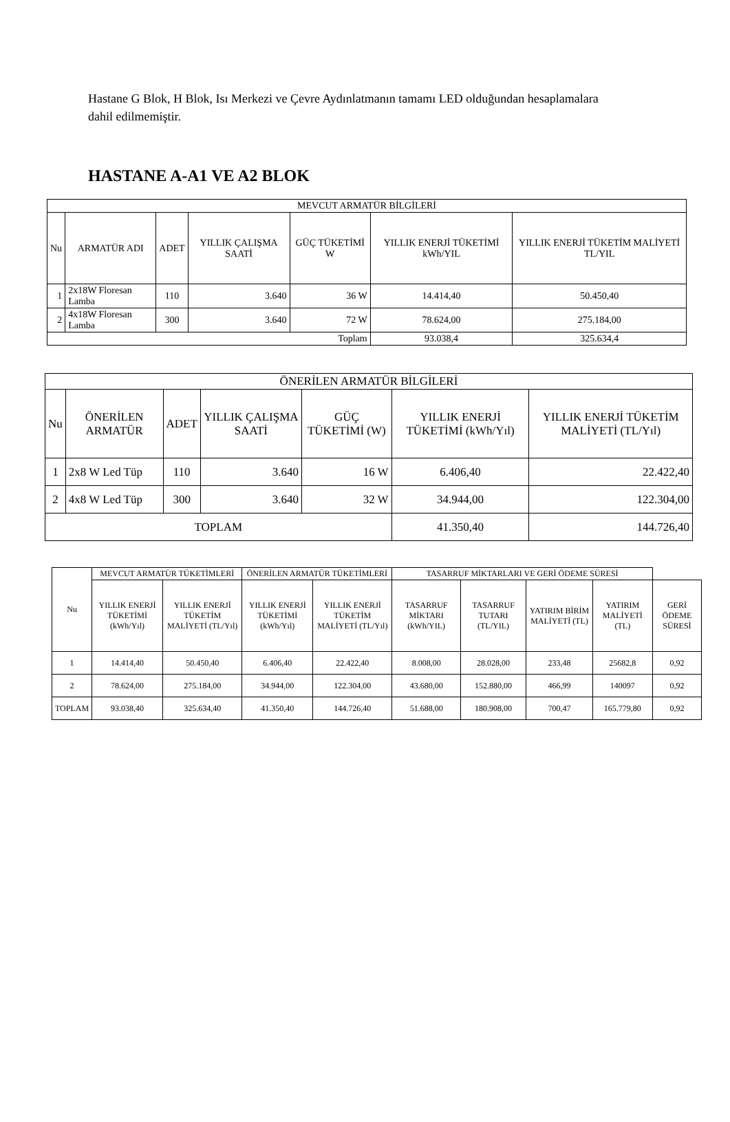Hastane G Blok, H Blok, Isı Merkezi ve Çevre Aydınlatmanın tamamı LED olduğundan hesaplamalara dahil edilmemiştir.
HASTANE A-A1 VE A2 BLOK
| MEVCUT ARMATÜR BİLGİLERİ | | | | | | |
| --- | --- | --- | --- | --- | --- | --- |
| Nu | ARMATÜR ADI | ADET | YILLIK ÇALIŞMA SAATİ | GÜÇ TÜKETİMİ W | YILLIK ENERJİ TÜKETİMİ kWh/YIL | YILLIK ENERJİ TÜKETİM MALİYETİ TL/YIL |
| 1 | 2x18W Floresan Lamba | 110 | 3.640 | 36 W | 14.414,40 | 50.450,40 |
| 2 | 4x18W Floresan Lamba | 300 | 3.640 | 72 W | 78.624,00 | 275.184,00 |
| Toplam | | | | | 93.038,4 | 325.634,4 |
| ÖNERİLEN ARMATÜR BİLGİLERİ | | | | | | |
| --- | --- | --- | --- | --- | --- | --- |
| Nu | ÖNERİLEN ARMATÜR | ADET | YILLIK ÇALIŞMA SAATİ | GÜÇ TÜKETİMİ (W) | YILLIK ENERJİ TÜKETİMİ (kWh/Yıl) | YILLIK ENERJİ TÜKETİM MALİYETİ (TL/Yıl) |
| 1 | 2x8 W Led Tüp | 110 | 3.640 | 16 W | 6.406,40 | 22.422,40 |
| 2 | 4x8 W Led Tüp | 300 | 3.640 | 32 W | 34.944,00 | 122.304,00 |
| TOPLAM | | | | | 41.350,40 | 144.726,40 |
| Nu | MEVCUT ARMATÜR TÜKETİMLERİ | | ÖNERİLEN ARMATÜR TÜKETİMLERİ | | TASARRUF MİKTARLARI VE GERİ ÖDEME SÜRESİ | | | | |
| --- | --- | --- | --- | --- | --- | --- | --- | --- | --- |
| | YILLIK ENERJİ TÜKETİMİ (kWh/Yıl) | YILLIK ENERJİ TÜKETİM MALİYETİ (TL/Yıl) | YILLIK ENERJİ TÜKETİMİ (kWh/Yıl) | YILLIK ENERJİ TÜKETİM MALİYETİ (TL/Yıl) | TASARRUF MİKTARI (kWh/YIL) | TASARRUF TUTARI (TL/YIL) | YATIRIM BİRİM MALİYETİ (TL) | YATIRIM MALİYETİ (TL) | GERİ ÖDEME SÜRESİ |
| 1 | 14.414,40 | 50.450,40 | 6.406,40 | 22.422,40 | 8.008,00 | 28.028,00 | 233,48 | 25682,8 | 0,92 |
| 2 | 78.624,00 | 275.184,00 | 34.944,00 | 122.304,00 | 43.680,00 | 152.880,00 | 466,99 | 140097 | 0,92 |
| TOPLAM | 93.038,40 | 325.634,40 | 41.350,40 | 144.726,40 | 51.688,00 | 180.908,00 | 700,47 | 165.779,80 | 0,92 |